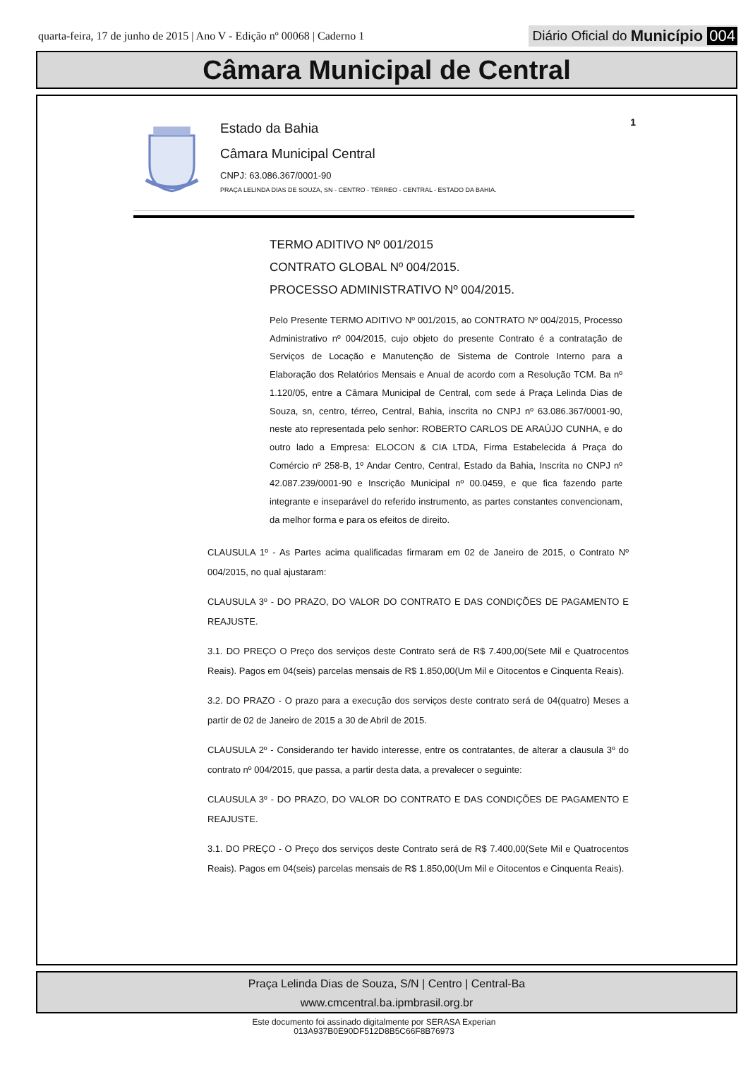quarta-feira, 17 de junho de 2015 | Ano V - Edição nº 00068 | Caderno 1
Diário Oficial do Município 004
Câmara Municipal de Central
Estado da Bahia
1
Câmara Municipal Central
CNPJ: 63.086.367/0001-90
PRAÇA LELINDA DIAS DE SOUZA, SN - CENTRO - TÉRREO - CENTRAL - ESTADO DA BAHIA.
TERMO ADITIVO Nº 001/2015
CONTRATO GLOBAL Nº 004/2015.
PROCESSO ADMINISTRATIVO Nº 004/2015.
Pelo Presente TERMO ADITIVO Nº 001/2015, ao CONTRATO Nº 004/2015, Processo Administrativo nº 004/2015, cujo objeto do presente Contrato é a contratação de Serviços de Locação e Manutenção de Sistema de Controle Interno para a Elaboração dos Relatórios Mensais e Anual de acordo com a Resolução TCM. Ba nº 1.120/05, entre a Câmara Municipal de Central, com sede á Praça Lelinda Dias de Souza, sn, centro, térreo, Central, Bahia, inscrita no CNPJ nº 63.086.367/0001-90, neste ato representada pelo senhor: ROBERTO CARLOS DE ARAÚJO CUNHA, e do outro lado a Empresa: ELOCON & CIA LTDA, Firma Estabelecida á Praça do Comércio nº 258-B, 1º Andar Centro, Central, Estado da Bahia, Inscrita no CNPJ nº 42.087.239/0001-90 e Inscrição Municipal nº 00.0459, e que fica fazendo parte integrante e inseparável do referido instrumento, as partes constantes convencionam, da melhor forma e para os efeitos de direito.
CLAUSULA 1º - As Partes acima qualificadas firmaram em 02 de Janeiro de 2015, o Contrato Nº 004/2015, no qual ajustaram:
CLAUSULA 3º - DO PRAZO, DO VALOR DO CONTRATO E DAS CONDIÇÕES DE PAGAMENTO E REAJUSTE.
3.1. DO PREÇO O Preço dos serviços deste Contrato será de R$ 7.400,00(Sete Mil e Quatrocentos Reais). Pagos em 04(seis) parcelas mensais de R$ 1.850,00(Um Mil e Oitocentos e Cinquenta Reais).
3.2. DO PRAZO - O prazo para a execução dos serviços deste contrato será de 04(quatro) Meses a partir de 02 de Janeiro de 2015 a 30 de Abril de 2015.
CLAUSULA 2º - Considerando ter havido interesse, entre os contratantes, de alterar a clausula 3º do contrato nº 004/2015, que passa, a partir desta data, a prevalecer o seguinte:
CLAUSULA 3º - DO PRAZO, DO VALOR DO CONTRATO E DAS CONDIÇÕES DE PAGAMENTO E REAJUSTE.
3.1. DO PREÇO - O Preço dos serviços deste Contrato será de R$ 7.400,00(Sete Mil e Quatrocentos Reais). Pagos em 04(seis) parcelas mensais de R$ 1.850,00(Um Mil e Oitocentos e Cinquenta Reais).
Praça Lelinda Dias de Souza, S/N | Centro | Central-Ba
www.cmcentral.ba.ipmbrasil.org.br
Este documento foi assinado digitalmente por SERASA Experian
013A937B0E90DF512D8B5C66F8B76973